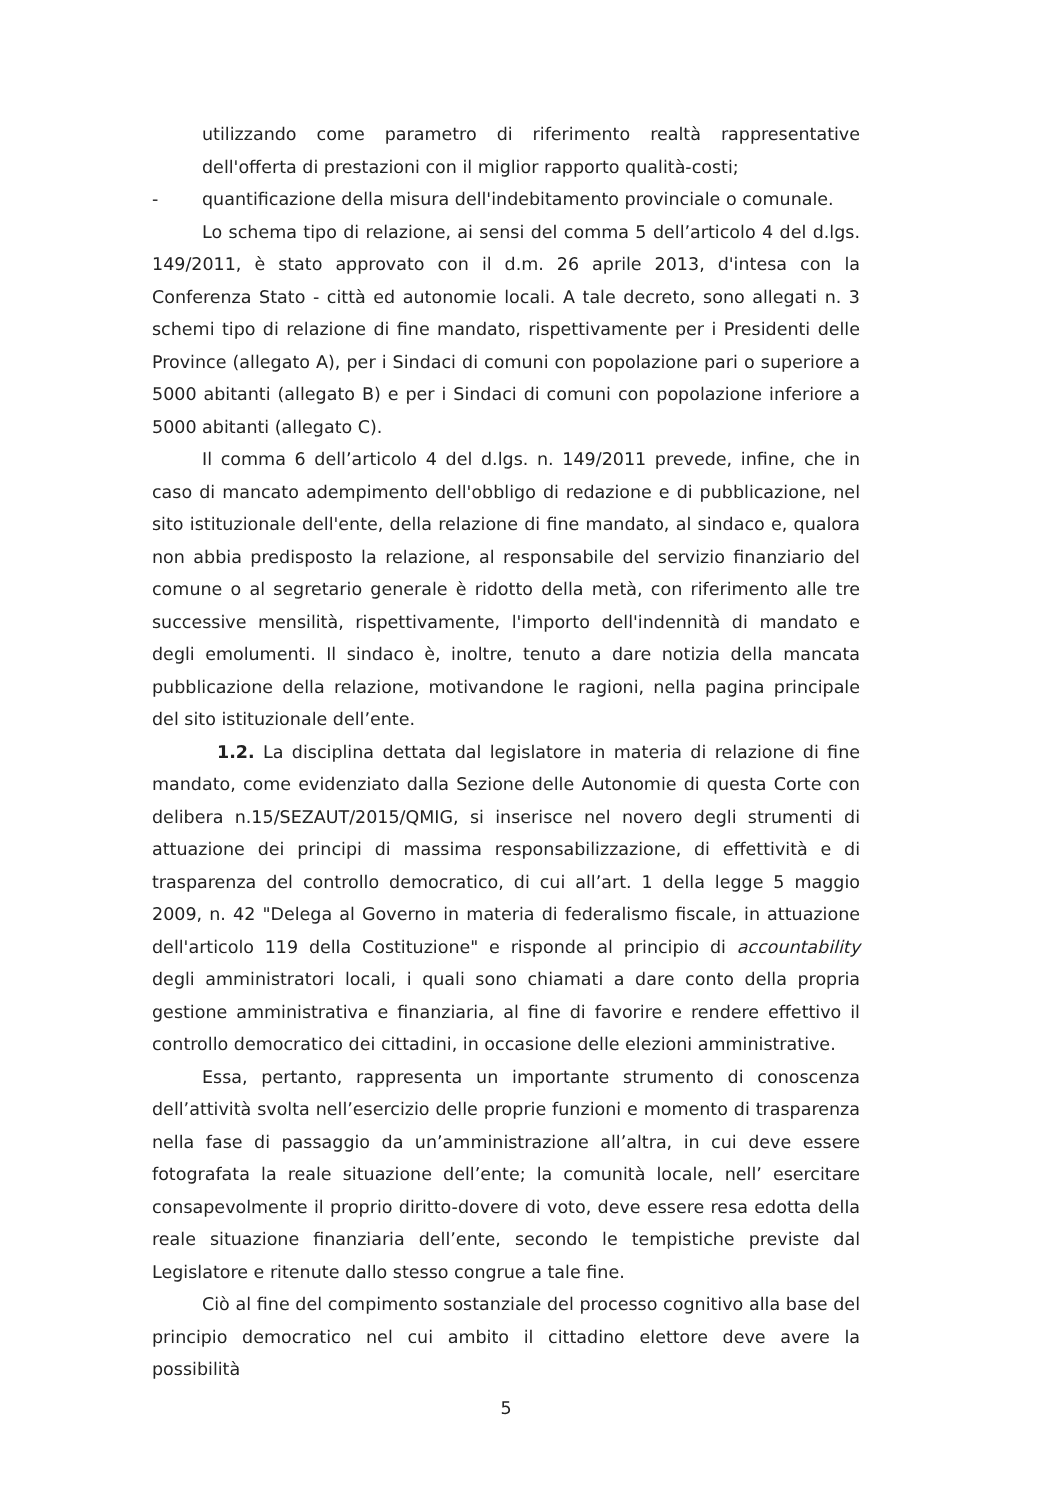utilizzando come parametro di riferimento realtà rappresentative dell'offerta di prestazioni con il miglior rapporto qualità-costi;
- quantificazione della misura dell'indebitamento provinciale o comunale.
Lo schema tipo di relazione, ai sensi del comma 5 dell’articolo 4 del d.lgs. 149/2011, è stato approvato con il d.m. 26 aprile 2013, d'intesa con la Conferenza Stato - città ed autonomie locali. A tale decreto, sono allegati n. 3 schemi tipo di relazione di fine mandato, rispettivamente per i Presidenti delle Province (allegato A), per i Sindaci di comuni con popolazione pari o superiore a 5000 abitanti (allegato B) e per i Sindaci di comuni con popolazione inferiore a 5000 abitanti (allegato C).
Il comma 6 dell’articolo 4 del d.lgs. n. 149/2011 prevede, infine, che in caso di mancato adempimento dell'obbligo di redazione e di pubblicazione, nel sito istituzionale dell'ente, della relazione di fine mandato, al sindaco e, qualora non abbia predisposto la relazione, al responsabile del servizio finanziario del comune o al segretario generale è ridotto della metà, con riferimento alle tre successive mensilità, rispettivamente, l'importo dell'indennità di mandato e degli emolumenti. Il sindaco è, inoltre, tenuto a dare notizia della mancata pubblicazione della relazione, motivandone le ragioni, nella pagina principale del sito istituzionale dell’ente.
1.2. La disciplina dettata dal legislatore in materia di relazione di fine mandato, come evidenziato dalla Sezione delle Autonomie di questa Corte con delibera n.15/SEZAUT/2015/QMIG, si inserisce nel novero degli strumenti di attuazione dei principi di massima responsabilizzazione, di effettività e di trasparenza del controllo democratico, di cui all’art. 1 della legge 5 maggio 2009, n. 42 "Delega al Governo in materia di federalismo fiscale, in attuazione dell'articolo 119 della Costituzione" e risponde al principio di accountability degli amministratori locali, i quali sono chiamati a dare conto della propria gestione amministrativa e finanziaria, al fine di favorire e rendere effettivo il controllo democratico dei cittadini, in occasione delle elezioni amministrative.
Essa, pertanto, rappresenta un importante strumento di conoscenza dell’attività svolta nell’esercizio delle proprie funzioni e momento di trasparenza nella fase di passaggio da un’amministrazione all’altra, in cui deve essere fotografata la reale situazione dell’ente; la comunità locale, nell’ esercitare consapevolmente il proprio diritto-dovere di voto, deve essere resa edotta della reale situazione finanziaria dell’ente, secondo le tempistiche previste dal Legislatore e ritenute dallo stesso congrue a tale fine.
Ciò al fine del compimento sostanziale del processo cognitivo alla base del principio democratico nel cui ambito il cittadino elettore deve avere la possibilità
5